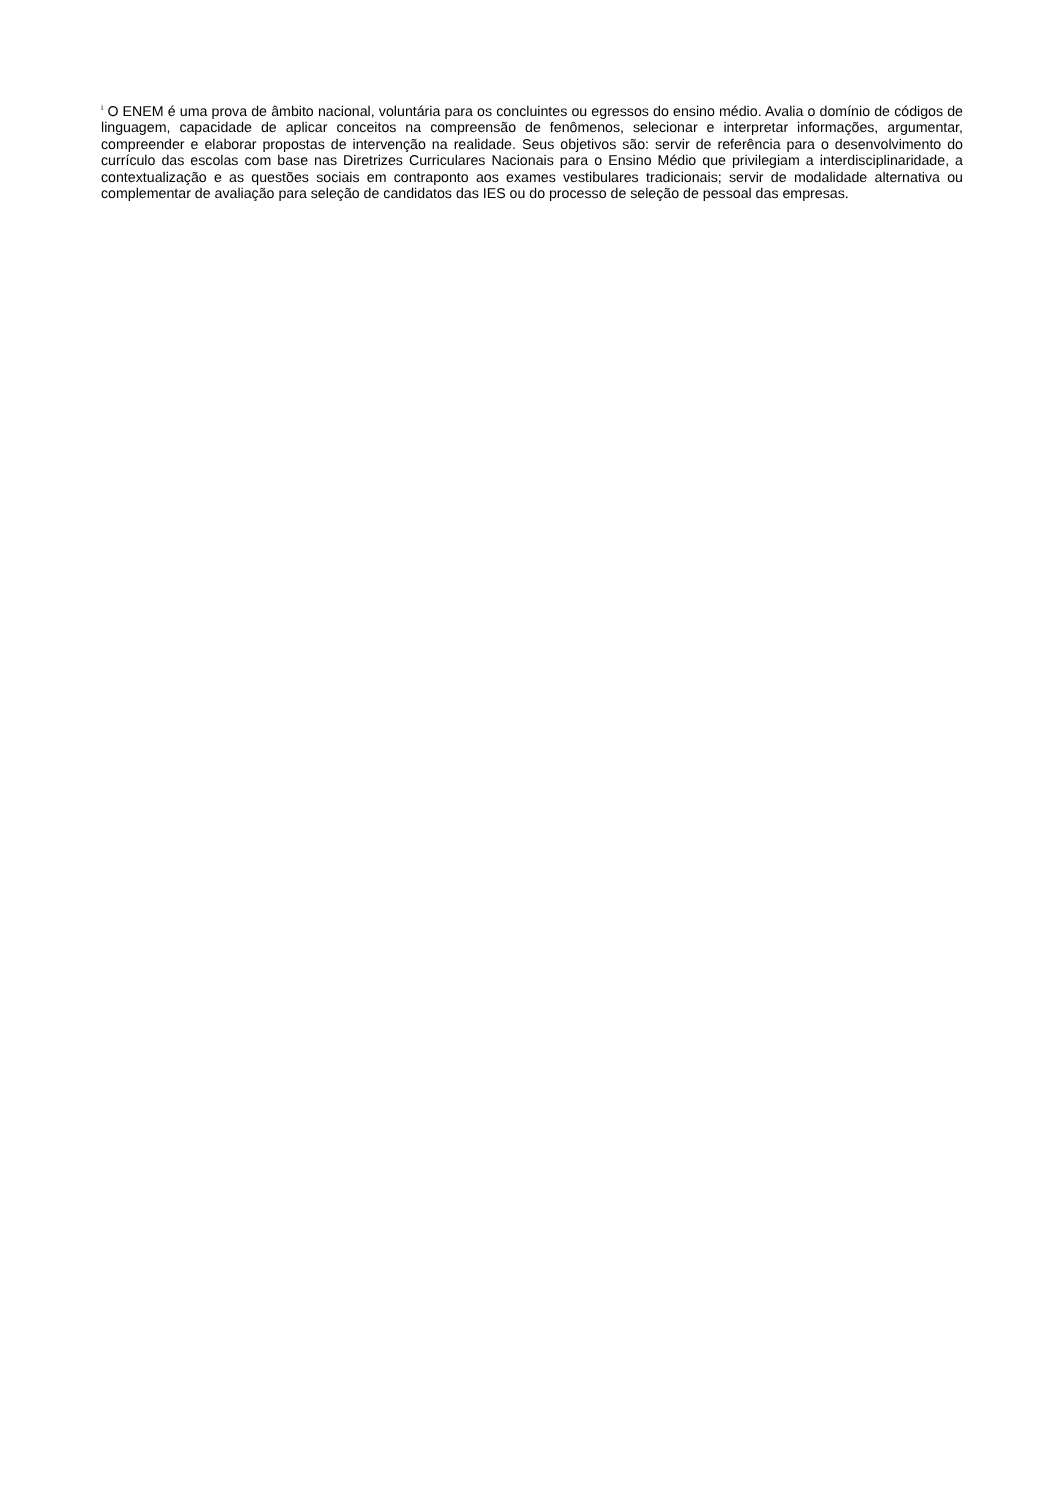<sup>i</sup> O ENEM é uma prova de âmbito nacional, voluntária para os concluintes ou egressos do ensino médio. Avalia o domínio de códigos de linguagem, capacidade de aplicar conceitos na compreensão de fenômenos, selecionar e interpretar informações, argumentar, compreender e elaborar propostas de intervenção na realidade. Seus objetivos são: servir de referência para o desenvolvimento do currículo das escolas com base nas Diretrizes Curriculares Nacionais para o Ensino Médio que privilegiam a interdisciplinaridade, a contextualização e as questões sociais em contraponto aos exames vestibulares tradicionais; servir de modalidade alternativa ou complementar de avaliação para seleção de candidatos das IES ou do processo de seleção de pessoal das empresas.